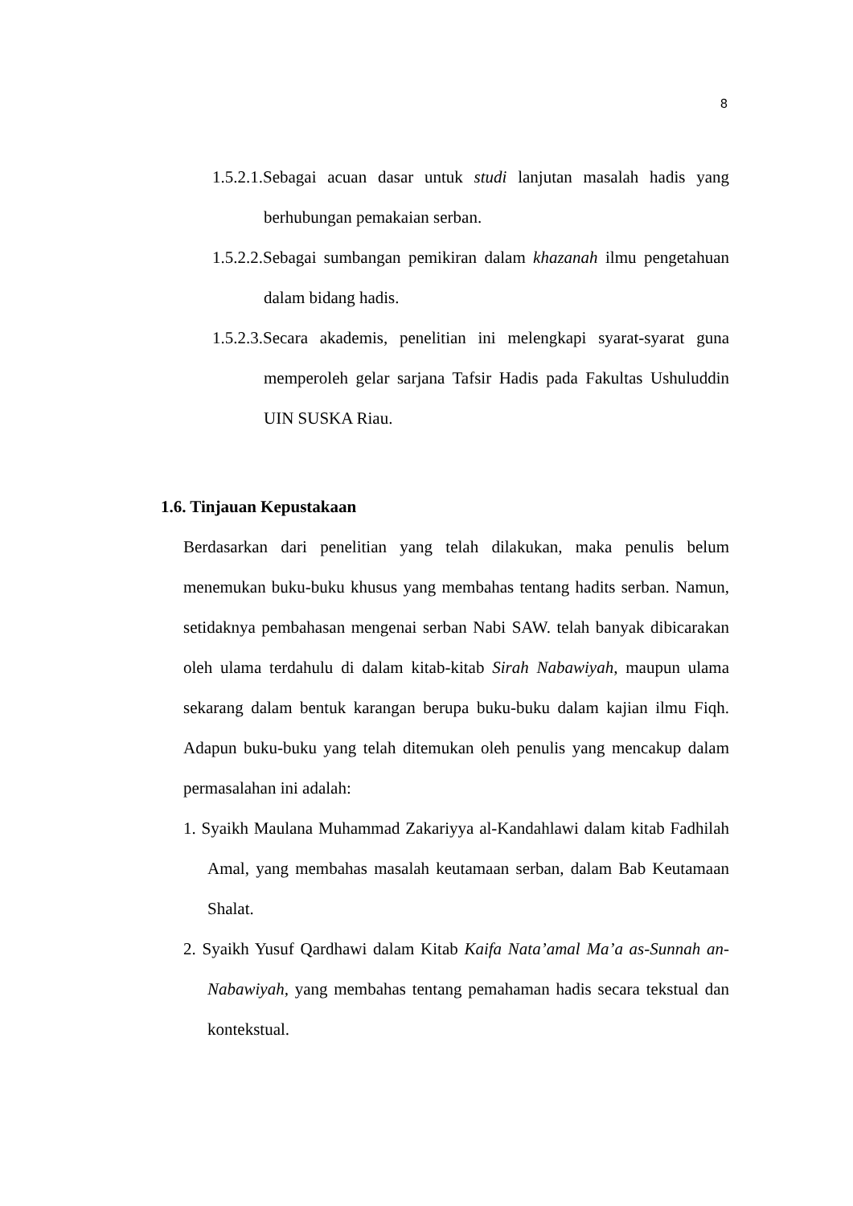8
1.5.2.1.Sebagai acuan dasar untuk studi lanjutan masalah hadis yang berhubungan pemakaian serban.
1.5.2.2.Sebagai sumbangan pemikiran dalam khazanah ilmu pengetahuan dalam bidang hadis.
1.5.2.3.Secara akademis, penelitian ini melengkapi syarat-syarat guna memperoleh gelar sarjana Tafsir Hadis pada Fakultas Ushuluddin UIN SUSKA Riau.
1.6. Tinjauan Kepustakaan
Berdasarkan dari penelitian yang telah dilakukan, maka penulis belum menemukan buku-buku khusus yang membahas tentang hadits serban. Namun, setidaknya pembahasan mengenai serban Nabi SAW. telah banyak dibicarakan oleh ulama terdahulu di dalam kitab-kitab Sirah Nabawiyah, maupun ulama sekarang dalam bentuk karangan berupa buku-buku dalam kajian ilmu Fiqh. Adapun buku-buku yang telah ditemukan oleh penulis yang mencakup dalam permasalahan ini adalah:
1. Syaikh Maulana Muhammad Zakariyya al-Kandahlawi dalam kitab Fadhilah Amal, yang membahas masalah keutamaan serban, dalam Bab Keutamaan Shalat.
2. Syaikh Yusuf Qardhawi dalam Kitab Kaifa Nata’amal Ma’a as-Sunnah an-Nabawiyah, yang membahas tentang pemahaman hadis secara tekstual dan kontekstual.